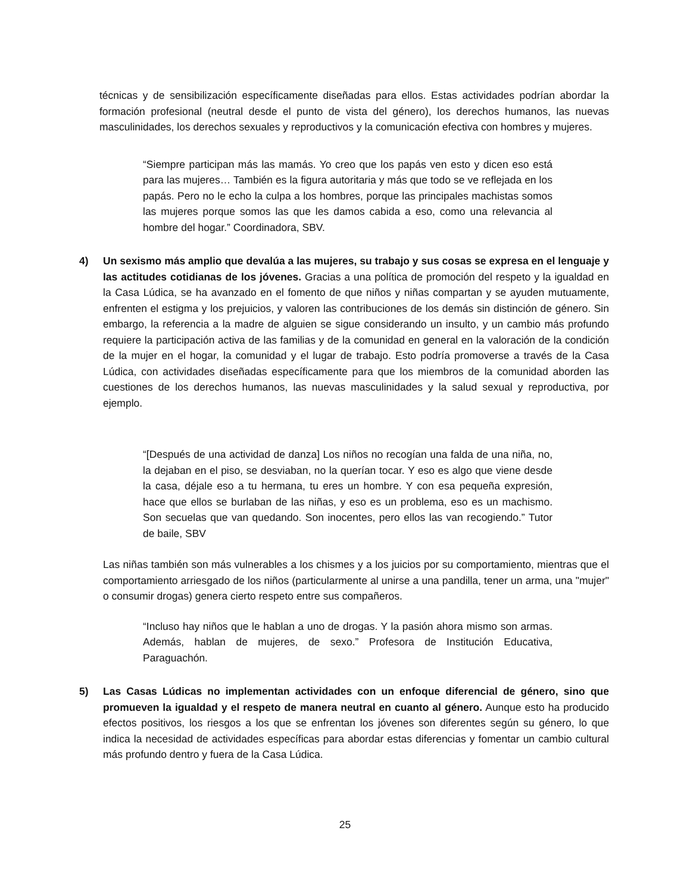técnicas y de sensibilización específicamente diseñadas para ellos. Estas actividades podrían abordar la formación profesional (neutral desde el punto de vista del género), los derechos humanos, las nuevas masculinidades, los derechos sexuales y reproductivos y la comunicación efectiva con hombres y mujeres.
“Siempre participan más las mamás. Yo creo que los papás ven esto y dicen eso está para las mujeres… También es la figura autoritaria y más que todo se ve reflejada en los papás. Pero no le echo la culpa a los hombres, porque las principales machistas somos las mujeres porque somos las que les damos cabida a eso, como una relevancia al hombre del hogar.” Coordinadora, SBV.
4) Un sexismo más amplio que devalúa a las mujeres, su trabajo y sus cosas se expresa en el lenguaje y las actitudes cotidianas de los jóvenes. Gracias a una política de promoción del respeto y la igualdad en la Casa Lúdica, se ha avanzado en el fomento de que niños y niñas compartan y se ayuden mutuamente, enfrenten el estigma y los prejuicios, y valoren las contribuciones de los demás sin distinción de género. Sin embargo, la referencia a la madre de alguien se sigue considerando un insulto, y un cambio más profundo requiere la participación activa de las familias y de la comunidad en general en la valoración de la condición de la mujer en el hogar, la comunidad y el lugar de trabajo. Esto podría promoverse a través de la Casa Lúdica, con actividades diseñadas específicamente para que los miembros de la comunidad aborden las cuestiones de los derechos humanos, las nuevas masculinidades y la salud sexual y reproductiva, por ejemplo.
“[Después de una actividad de danza] Los niños no recogían una falda de una niña, no, la dejaban en el piso, se desviaban, no la querían tocar. Y eso es algo que viene desde la casa, déjale eso a tu hermana, tu eres un hombre. Y con esa pequeña expresión, hace que ellos se burlaban de las niñas, y eso es un problema, eso es un machismo. Son secuelas que van quedando. Son inocentes, pero ellos las van recogiendo.” Tutor de baile, SBV
Las niñas también son más vulnerables a los chismes y a los juicios por su comportamiento, mientras que el comportamiento arriesgado de los niños (particularmente al unirse a una pandilla, tener un arma, una "mujer" o consumir drogas) genera cierto respeto entre sus compañeros.
“Incluso hay niños que le hablan a uno de drogas. Y la pasión ahora mismo son armas. Además, hablan de mujeres, de sexo.” Profesora de Institución Educativa, Paraguachón.
5) Las Casas Lúdicas no implementan actividades con un enfoque diferencial de género, sino que promueven la igualdad y el respeto de manera neutral en cuanto al género. Aunque esto ha producido efectos positivos, los riesgos a los que se enfrentan los jóvenes son diferentes según su género, lo que indica la necesidad de actividades específicas para abordar estas diferencias y fomentar un cambio cultural más profundo dentro y fuera de la Casa Lúdica.
25